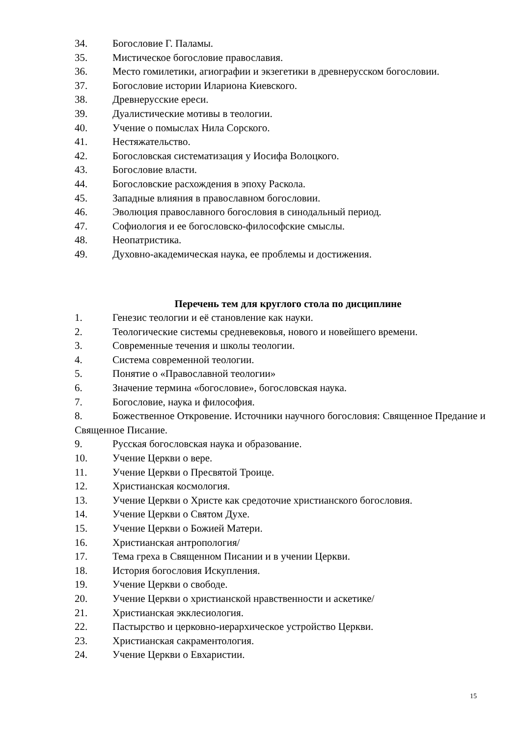34. Богословие Г. Паламы.
35. Мистическое богословие православия.
36. Место гомилетики, агиографии и экзегетики в древнерусском богословии.
37. Богословие истории Илариона Киевского.
38. Древнерусские ереси.
39. Дуалистические мотивы в теологии.
40. Учение о помыслах Нила Сорского.
41. Нестяжательство.
42. Богословская систематизация у Иосифа Волоцкого.
43. Богословие власти.
44. Богословские расхождения в эпоху Раскола.
45. Западные влияния в православном богословии.
46. Эволюция православного богословия в синодальный период.
47. Софиология и ее богословско-философские смыслы.
48. Неопатристика.
49. Духовно-академическая наука, ее проблемы и достижения.
Перечень тем для круглого стола по дисциплине
1. Генезис теологии и её становление как науки.
2. Теологические системы средневековья, нового и новейшего времени.
3. Современные течения и школы теологии.
4. Система современной теологии.
5. Понятие о «Православной теологии»
6. Значение термина «богословие», богословская наука.
7. Богословие, наука и философия.
8. Божественное Откровение. Источники научного богословия: Священное Предание и Священное Писание.
9. Русская богословская наука и образование.
10. Учение Церкви о вере.
11. Учение Церкви о Пресвятой Троице.
12. Христианская космология.
13. Учение Церкви о Христе как средоточие христианского богословия.
14. Учение Церкви о Святом Духе.
15. Учение Церкви о Божией Матери.
16. Христианская антропология/
17. Тема греха в Священном Писании и в учении Церкви.
18. История богословия Искупления.
19. Учение Церкви о свободе.
20. Учение Церкви о христианской нравственности и аскетике/
21. Христианская экклесиология.
22. Пастырство и церковно-иерархическое устройство Церкви.
23. Христианская сакраментология.
24. Учение Церкви о Евхаристии.
15